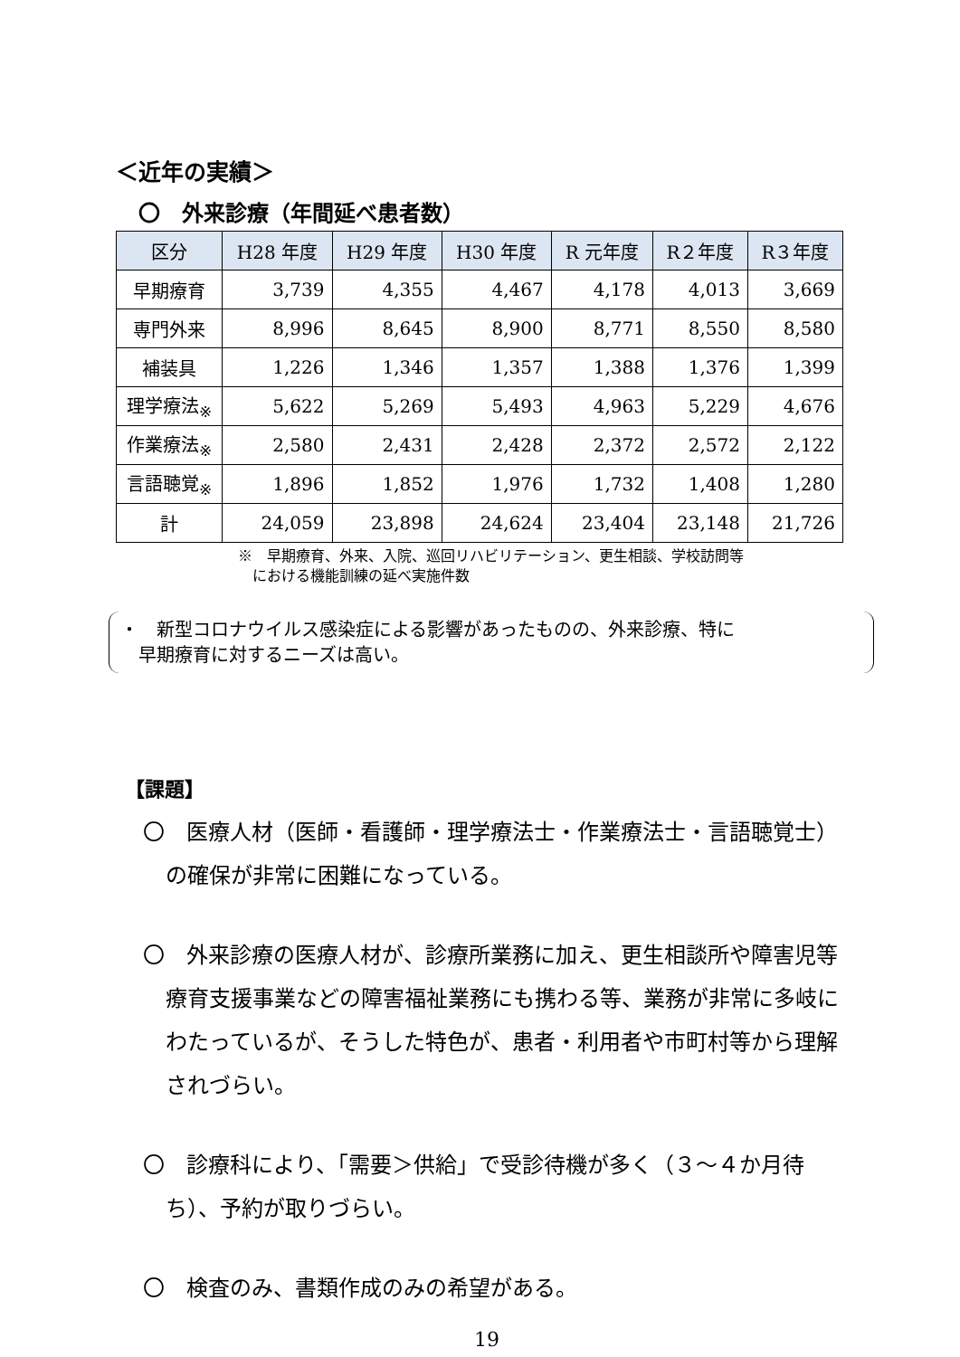＜近年の実績＞
〇　外来診療（年間延べ患者数）
| 区分 | H28 年度 | H29 年度 | H30 年度 | R 元年度 | R２年度 | R３年度 |
| --- | --- | --- | --- | --- | --- | --- |
| 早期療育 | 3,739 | 4,355 | 4,467 | 4,178 | 4,013 | 3,669 |
| 専門外来 | 8,996 | 8,645 | 8,900 | 8,771 | 8,550 | 8,580 |
| 補装具 | 1,226 | 1,346 | 1,357 | 1,388 | 1,376 | 1,399 |
| 理学療法<sub>※</sub> | 5,622 | 5,269 | 5,493 | 4,963 | 5,229 | 4,676 |
| 作業療法<sub>※</sub> | 2,580 | 2,431 | 2,428 | 2,372 | 2,572 | 2,122 |
| 言語聴覚<sub>※</sub> | 1,896 | 1,852 | 1,976 | 1,732 | 1,408 | 1,280 |
| 計 | 24,059 | 23,898 | 24,624 | 23,404 | 23,148 | 21,726 |
※　早期療育、外来、入院、巡回リハビリテーション、更生相談、学校訪問等
　における機能訓練の延べ実施件数
・　新型コロナウイルス感染症による影響があったものの、外来診療、特に
　早期療育に対するニーズは高い。
【課題】
〇　医療人材（医師・看護師・理学療法士・作業療法士・言語聴覚士）の確保が非常に困難になっている。
〇　外来診療の医療人材が、診療所業務に加え、更生相談所や障害児等療育支援事業などの障害福祉業務にも携わる等、業務が非常に多岐にわたっているが、そうした特色が、患者・利用者や市町村等から理解されづらい。
〇　診療科により、「需要＞供給」で受診待機が多く（３～４か月待ち）、予約が取りづらい。
〇　検査のみ、書類作成のみの希望がある。
19